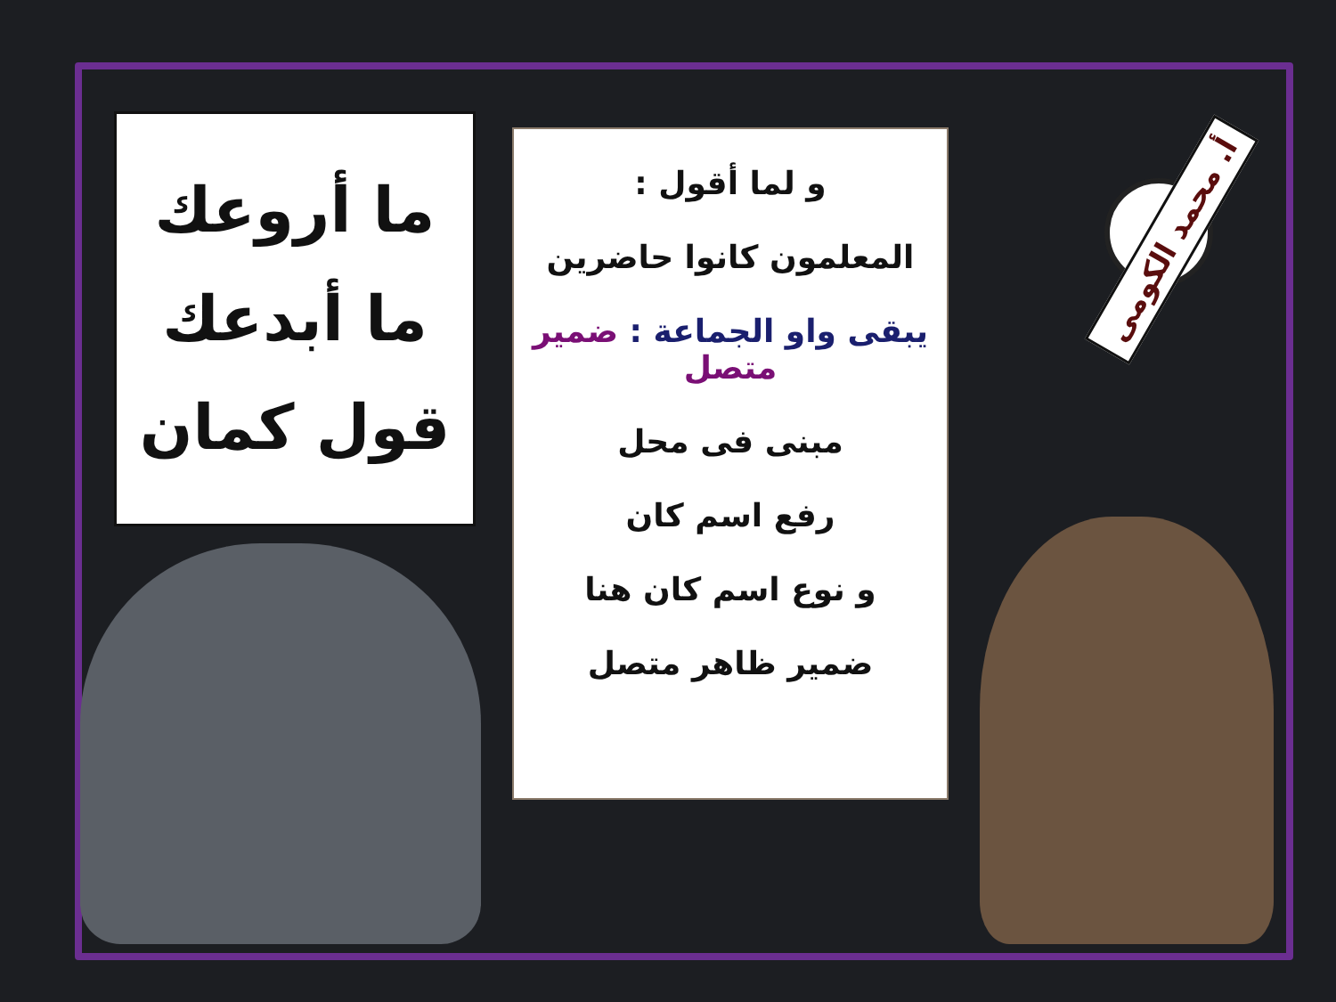ما أروعك
ما أبدعك
قول كمان
و لما أقول :
المعلمون كانوا حاضرين
يبقى واو الجماعة : ضمير متصل
مبنى فى محل
رفع اسم كان
و نوع اسم كان هنا
ضمير ظاهر متصل
أ. محمد الكومى